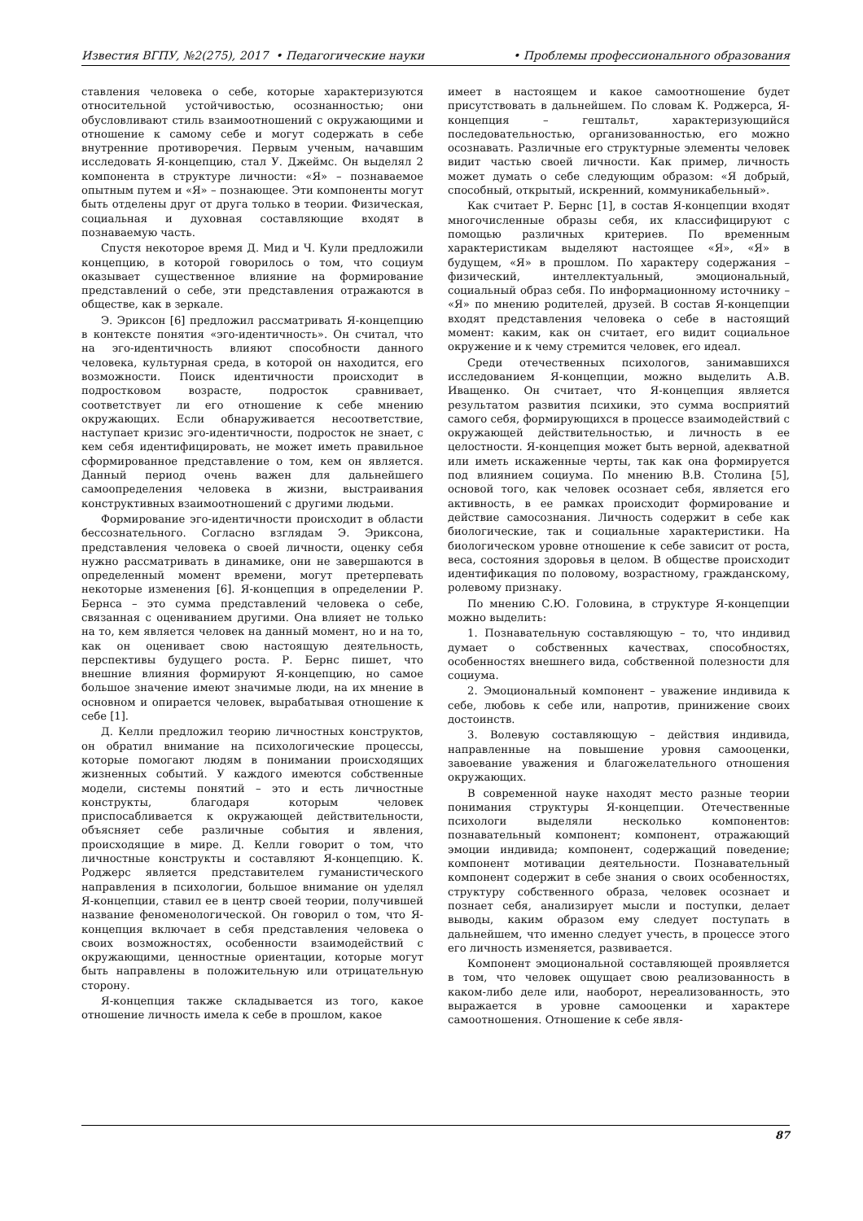Известия ВГПУ, №2(275), 2017 • Педагогические науки • Проблемы профессионального образования
ставления человека о себе, которые характеризуются относительной устойчивостью, осознанностью; они обусловливают стиль взаимоотношений с окружающими и отношение к самому себе и могут содержать в себе внутренние противоречия. Первым ученым, начавшим исследовать Я-концепцию, стал У. Джеймс. Он выделял 2 компонента в структуре личности: «Я» – познаваемое опытным путем и «Я» – познающее. Эти компоненты могут быть отделены друг от друга только в теории. Физическая, социальная и духовная составляющие входят в познаваемую часть.
Спустя некоторое время Д. Мид и Ч. Кули предложили концепцию, в которой говорилось о том, что социум оказывает существенное влияние на формирование представлений о себе, эти представления отражаются в обществе, как в зеркале.
Э. Эриксон [6] предложил рассматривать Я-концепцию в контексте понятия «эго-идентичность». Он считал, что на эго-идентичность влияют способности данного человека, культурная среда, в которой он находится, его возможности. Поиск идентичности происходит в подростковом возрасте, подросток сравнивает, соответствует ли его отношение к себе мнению окружающих. Если обнаруживается несоответствие, наступает кризис эго-идентичности, подросток не знает, с кем себя идентифицировать, не может иметь правильное сформированное представление о том, кем он является. Данный период очень важен для дальнейшего самоопределения человека в жизни, выстраивания конструктивных взаимоотношений с другими людьми.
Формирование эго-идентичности происходит в области бессознательного. Согласно взглядам Э. Эриксона, представления человека о своей личности, оценку себя нужно рассматривать в динамике, они не завершаются в определенный момент времени, могут претерпевать некоторые изменения [6]. Я-концепция в определении Р. Бернса – это сумма представлений человека о себе, связанная с оцениванием другими. Она влияет не только на то, кем является человек на данный момент, но и на то, как он оценивает свою настоящую деятельность, перспективы будущего роста. Р. Бернс пишет, что внешние влияния формируют Я-концепцию, но самое большое значение имеют значимые люди, на их мнение в основном и опирается человек, вырабатывая отношение к себе [1].
Д. Келли предложил теорию личностных конструктов, он обратил внимание на психологические процессы, которые помогают людям в понимании происходящих жизненных событий. У каждого имеются собственные модели, системы понятий – это и есть личностные конструкты, благодаря которым человек приспосабливается к окружающей действительности, объясняет себе различные события и явления, происходящие в мире. Д. Келли говорит о том, что личностные конструкты и составляют Я-концепцию. К. Роджерс является представителем гуманистического направления в психологии, большое внимание он уделял Я-концепции, ставил ее в центр своей теории, получившей название феноменологической. Он говорил о том, что Я-концепция включает в себя представления человека о своих возможностях, особенности взаимодействий с окружающими, ценностные ориентации, которые могут быть направлены в положительную или отрицательную сторону.
Я-концепция также складывается из того, какое отношение личность имела к себе в прошлом, какое
имеет в настоящем и какое самоотношение будет присутствовать в дальнейшем. По словам К. Роджерса, Я-концепция – гештальт, характеризующийся последовательностью, организованностью, его можно осознавать. Различные его структурные элементы человек видит частью своей личности. Как пример, личность может думать о себе следующим образом: «Я добрый, способный, открытый, искренний, коммуникабельный».
Как считает Р. Бернс [1], в состав Я-концепции входят многочисленные образы себя, их классифицируют с помощью различных критериев. По временным характеристикам выделяют настоящее «Я», «Я» в будущем, «Я» в прошлом. По характеру содержания – физический, интеллектуальный, эмоциональный, социальный образ себя. По информационному источнику – «Я» по мнению родителей, друзей. В состав Я-концепции входят представления человека о себе в настоящий момент: каким, как он считает, его видит социальное окружение и к чему стремится человек, его идеал.
Среди отечественных психологов, занимавшихся исследованием Я-концепции, можно выделить А.В. Иващенко. Он считает, что Я-концепция является результатом развития психики, это сумма восприятий самого себя, формирующихся в процессе взаимодействий с окружающей действительностью, и личность в ее целостности. Я-концепция может быть верной, адекватной или иметь искаженные черты, так как она формируется под влиянием социума. По мнению В.В. Столина [5], основой того, как человек осознает себя, является его активность, в ее рамках происходит формирование и действие самосознания. Личность содержит в себе как биологические, так и социальные характеристики. На биологическом уровне отношение к себе зависит от роста, веса, состояния здоровья в целом. В обществе происходит идентификация по половому, возрастному, гражданскому, ролевому признаку.
По мнению С.Ю. Головина, в структуре Я-концепции можно выделить:
1. Познавательную составляющую – то, что индивид думает о собственных качествах, способностях, особенностях внешнего вида, собственной полезности для социума.
2. Эмоциональный компонент – уважение индивида к себе, любовь к себе или, напротив, принижение своих достоинств.
3. Волевую составляющую – действия индивида, направленные на повышение уровня самооценки, завоевание уважения и благожелательного отношения окружающих.
В современной науке находят место разные теории понимания структуры Я-концепции. Отечественные психологи выделяли несколько компонентов: познавательный компонент; компонент, отражающий эмоции индивида; компонент, содержащий поведение; компонент мотивации деятельности. Познавательный компонент содержит в себе знания о своих особенностях, структуру собственного образа, человек осознает и познает себя, анализирует мысли и поступки, делает выводы, каким образом ему следует поступать в дальнейшем, что именно следует учесть, в процессе этого его личность изменяется, развивается.
Компонент эмоциональной составляющей проявляется в том, что человек ощущает свою реализованность в каком-либо деле или, наоборот, нереализованность, это выражается в уровне самооценки и характере самоотношения. Отношение к себе явля-
87